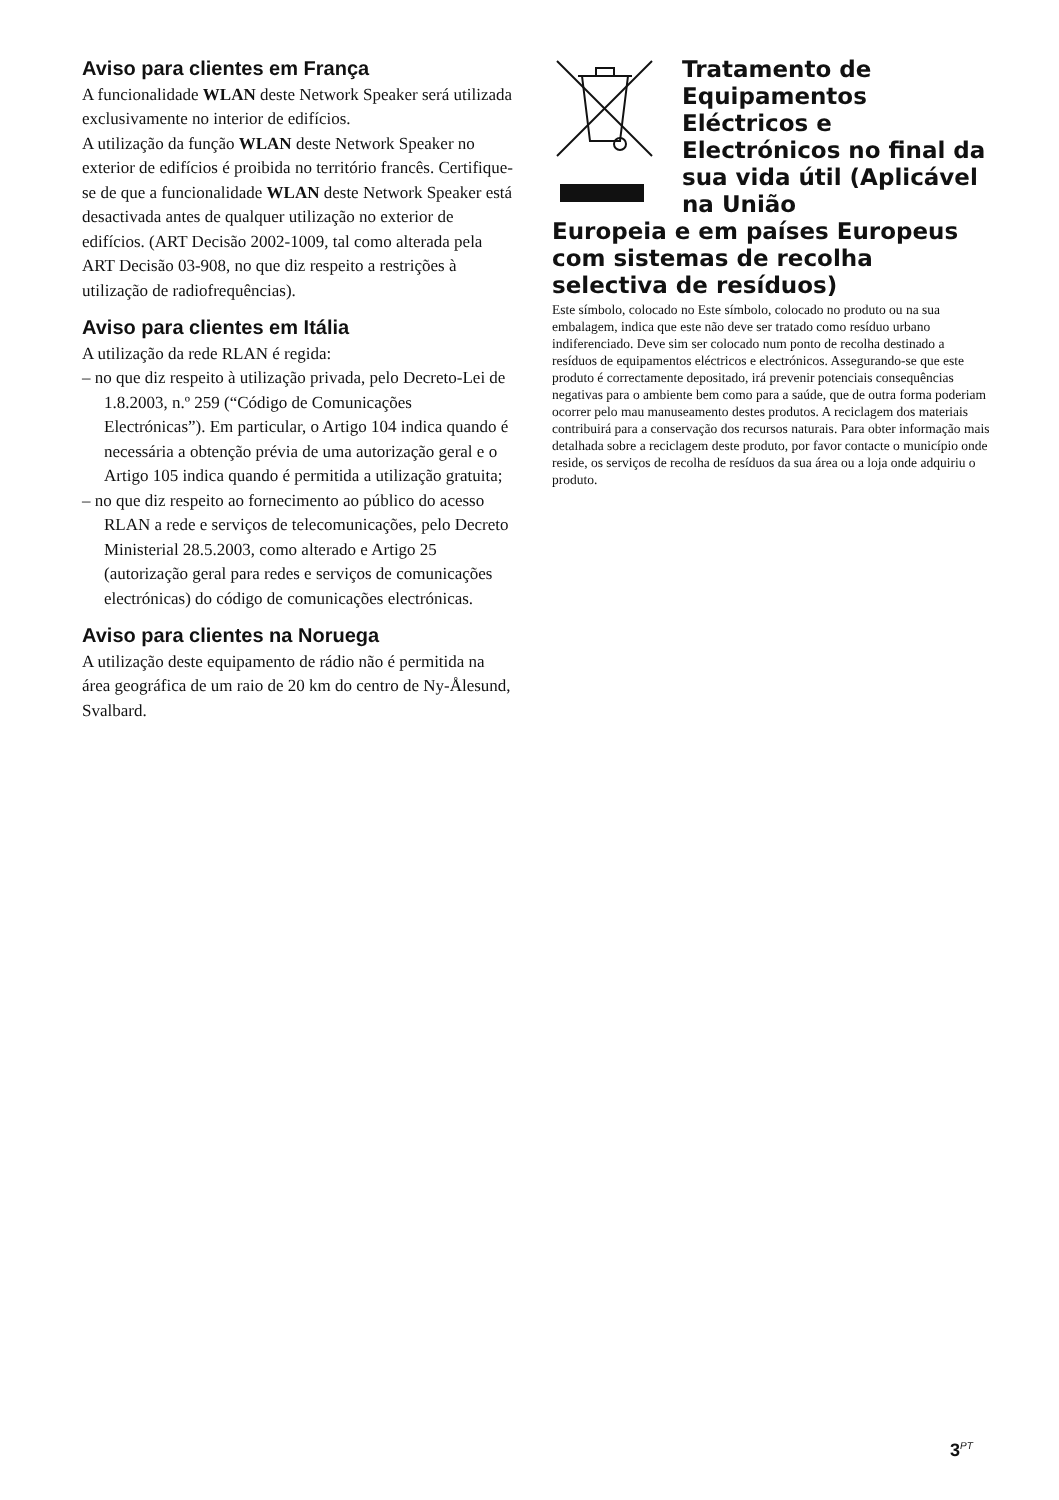Aviso para clientes em França
A funcionalidade WLAN deste Network Speaker será utilizada exclusivamente no interior de edifícios.
A utilização da função WLAN deste Network Speaker no exterior de edifícios é proibida no território francês. Certifique-se de que a funcionalidade WLAN deste Network Speaker está desactivada antes de qualquer utilização no exterior de edifícios. (ART Decisão 2002-1009, tal como alterada pela ART Decisão 03-908, no que diz respeito a restrições à utilização de radiofrequências).
Aviso para clientes em Itália
A utilização da rede RLAN é regida:
– no que diz respeito à utilização privada, pelo Decreto-Lei de 1.8.2003, n.º 259 (“Código de Comunicações Electrónicas”). Em particular, o Artigo 104 indica quando é necessária a obtenção prévia de uma autorização geral e o Artigo 105 indica quando é permitida a utilização gratuita;
– no que diz respeito ao fornecimento ao público do acesso RLAN a rede e serviços de telecomunicações, pelo Decreto Ministerial 28.5.2003, como alterado e Artigo 25 (autorização geral para redes e serviços de comunicações electrónicas) do código de comunicações electrónicas.
Aviso para clientes na Noruega
A utilização deste equipamento de rádio não é permitida na área geográfica de um raio de 20 km do centro de Ny-Ålesund, Svalbard.
Tratamento de Equipamentos Eléctricos e Electrónicos no final da sua vida útil (Aplicável na União
Europeia e em países Europeus com sistemas de recolha selectiva de resíduos)
Este símbolo, colocado no Este símbolo, colocado no produto ou na sua embalagem, indica que este não deve ser tratado como resíduo urbano indiferenciado. Deve sim ser colocado num ponto de recolha destinado a resíduos de equipamentos eléctricos e electrónicos. Assegurando-se que este produto é correctamente depositado, irá prevenir potenciais consequências negativas para o ambiente bem como para a saúde, que de outra forma poderiam ocorrer pelo mau manuseamento destes produtos. A reciclagem dos materiais contribuirá para a conservação dos recursos naturais. Para obter informação mais detalhada sobre a reciclagem deste produto, por favor contacte o município onde reside, os serviços de recolha de resíduos da sua área ou a loja onde adquiriu o produto.
3<sup>PT</sup>